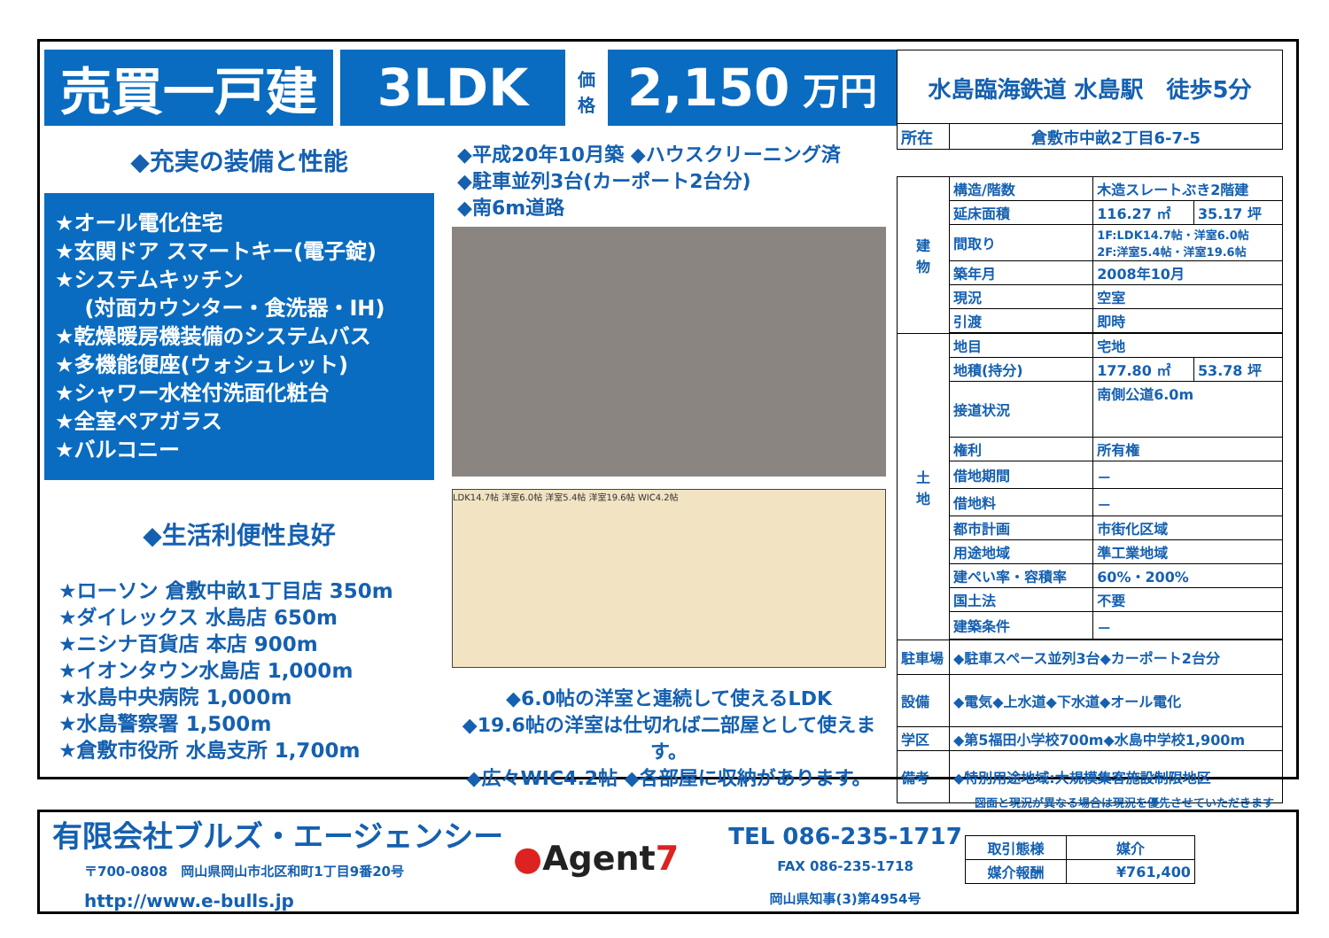売買一戸建 3LDK
価
格
2,150 万円
◆充実の装備と性能
★オール電化住宅
★玄関ドア スマートキー(電子錠)
★システムキッチン
(対面カウンター・食洗器・IH)
★乾燥暖房機装備のシステムバス
★多機能便座(ウォシュレット)
★シャワー水栓付洗面化粧台
★全室ペアガラス
★バルコニー
◆生活利便性良好
★ローソン 倉敷中畝1丁目店 350m
★ダイレックス 水島店 650m
★ニシナ百貨店 本店 900m
★イオンタウン水島店 1,000m
★水島中央病院 1,000m
★水島警察署 1,500m
★倉敷市役所 水島支所 1,700m
◆平成20年10月築 ◆ハウスクリーニング済
◆駐車並列3台(カーポート2台分)
◆南6m道路
LDK14.7帖 洋室6.0帖 洋室5.4帖 洋室19.6帖 WIC4.2帖
◆6.0帖の洋室と連続して使えるLDK
◆19.6帖の洋室は仕切れば二部屋として使えます。
◆広々WIC4.2帖 ◆各部屋に収納があります。
| 水島臨海鉄道 水島駅 徒歩5分 | |
| 所在 | 倉敷市中畝2丁目6-7-5 |
| 建 物 | 構造/階数 | 木造スレートぶき2階建 | |
| | 延床面積 | 116.27 ㎡ | 35.17 坪 |
| | 間取り | 1F:LDK14.7帖・洋室6.0帖 2F:洋室5.4帖・洋室19.6帖 | |
| | 築年月 | 2008年10月 | |
| | 現況 | 空室 | |
| | 引渡 | 即時 | |
| 土 地 | 地目 | 宅地 | |
| | 地積(持分) | 177.80 ㎡ | 53.78 坪 |
| | 接道状況 | 南側公道6.0m | |
| | 権利 | 所有権 | |
| | 借地期間 | － | |
| | 借地料 | － | |
| | 都市計画 | 市街化区域 | |
| | 用途地域 | 準工業地域 | |
| | 建ぺい率・容積率 | 60%・200% | |
| | 国土法 | 不要 | |
| | 建築条件 | － | |
| 駐車場 | ◆駐車スペース並列3台◆カーポート2台分 | | |
| 設備 | ◆電気◆上水道◆下水道◆オール電化 | | |
| 学区 | ◆第5福田小学校700m◆水島中学校1,900m | | |
| 備考 | ◆特別用途地域:大規模集客施設制限地区 | | |
図面と現況が異なる場合は現況を優先させていただきます
有限会社ブルズ・エージェンシー
〒700-0808　岡山県岡山市北区和町1丁目9番20号
http://www.e-bulls.jp
●Agent7
TEL 086-235-1717
FAX 086-235-1718
岡山県知事(3)第4954号
| 取引態様 | 媒介 |
| 媒介報酬 | ¥761,400 |